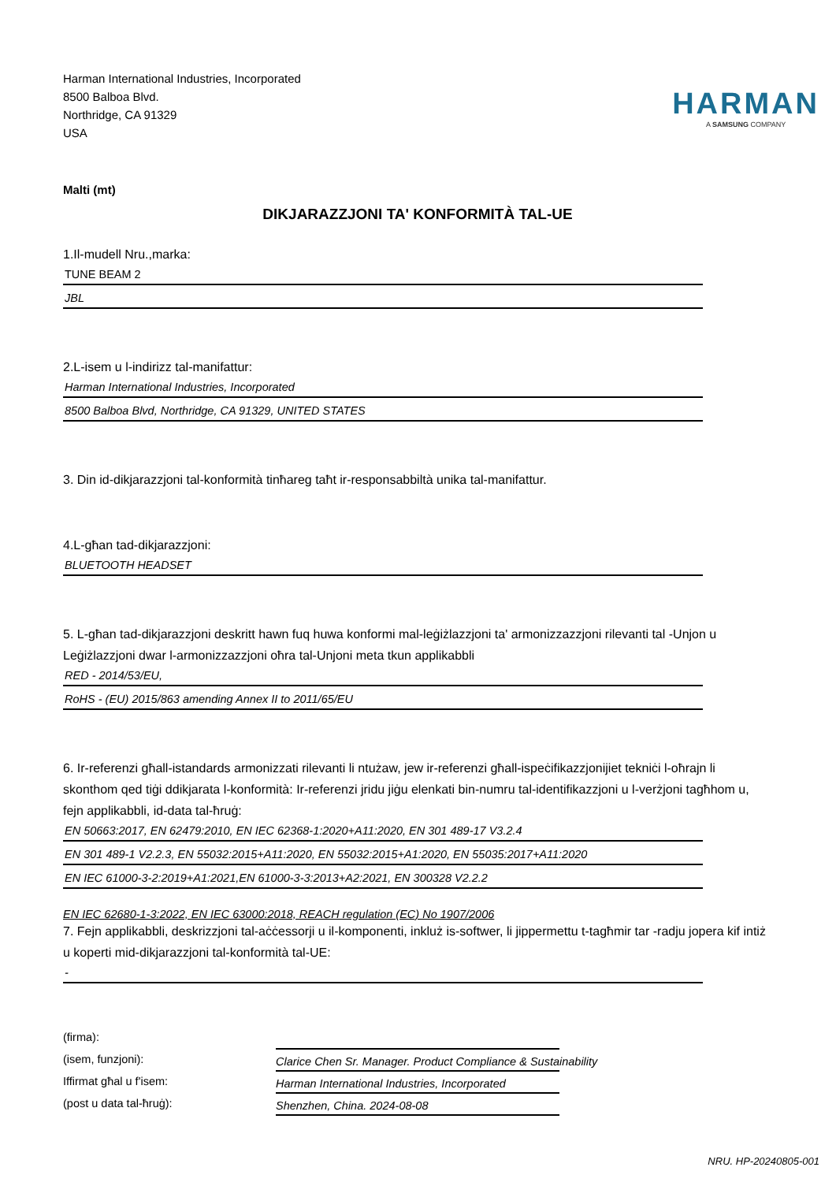Harman International Industries, Incorporated
8500 Balboa Blvd.
Northridge, CA 91329
USA
HARMAN
A SAMSUNG COMPANY
Malti (mt)
DIKJARAZZJONI TA' KONFORMITÀ TAL-UE
1.Il-mudell Nru.,marka:
TUNE BEAM 2
JBL
2.L-isem u l-indirizz tal-manifattur:
Harman International Industries, Incorporated
8500 Balboa Blvd, Northridge, CA 91329, UNITED STATES
3. Din id-dikjarazzjoni tal-konformità tinħareg taħt ir-responsabbiltà unika tal-manifattur.
4.L-għan tad-dikjarazzjoni:
BLUETOOTH HEADSET
5. L-għan tad-dikjarazzjoni deskritt hawn fuq huwa konformi mal-leġiżlazzjoni ta' armonizzazzjoni rilevanti tal -Unjon u Leġiżlazzjoni dwar l-armonizzazzjoni oħra tal-Unjoni meta tkun applikabbli
RED - 2014/53/EU,
RoHS - (EU) 2015/863 amending Annex II to 2011/65/EU
6. Ir-referenzi għall-istandards armonizzati rilevanti li ntużaw, jew ir-referenzi għall-ispeċifikazzjonijiet tekniċi l-oħrajn li skonthom qed tiġi ddikjarata l-konformità: Ir-referenzi jridu jiġu elenkati bin-numru tal-identifikazzjoni u l-verżjoni tagħhom u, fejn applikabbli, id-data tal-ħruġ:
EN 50663:2017, EN 62479:2010, EN IEC 62368-1:2020+A11:2020, EN 301 489-17 V3.2.4
EN 301 489-1 V2.2.3, EN 55032:2015+A11:2020, EN 55032:2015+A1:2020, EN 55035:2017+A11:2020
EN IEC 61000-3-2:2019+A1:2021,EN 61000-3-3:2013+A2:2021, EN 300328 V2.2.2
EN IEC 62680-1-3:2022, EN IEC 63000:2018, REACH regulation (EC) No 1907/2006
7. Fejn applikabbli, deskrizzjoni tal-aċċessorji u il-komponenti, inkluż is-softwer, li jippermettu t-tagħmir tar -radju jopera kif intiż u koperti mid-dikjarazzjoni tal-konformità tal-UE:
-
(firma):
(isem, funzjoni):
Clarice Chen Sr. Manager. Product Compliance & Sustainability
Iffirmat għal u f'isem:
Harman International Industries, Incorporated
(post u data tal-ħruġ):
Shenzhen, China. 2024-08-08
NRU. HP-20240805-001